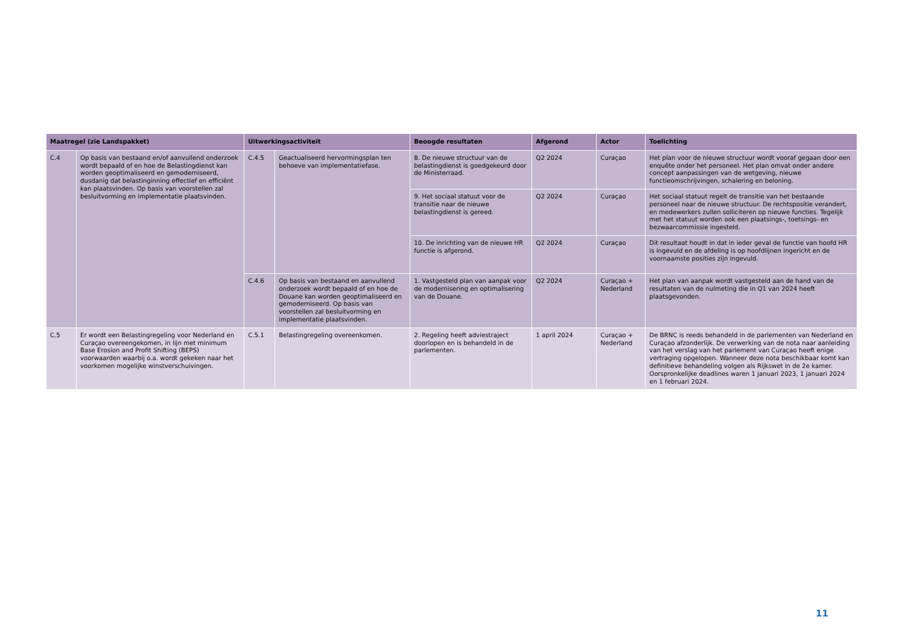| Maatregel (zie Landspakket) | | Uitwerkingsactiviteit | | Beoogde resultaten | Afgerond | Actor | Toelichting |
| --- | --- | --- | --- | --- | --- | --- | --- |
| C.4 | Op basis van bestaand en/of aanvullend onderzoek wordt bepaald of en hoe de Belastingdienst kan worden geoptimaliseerd en gemoderniseerd, dusdanig dat belastinginning effectief en efficiënt kan plaatsvinden. Op basis van voorstellen zal besluitvorming en implementatie plaatsvinden. | C.4.5 | Geactualiseerd hervormingsplan ten behoeve van implementatiefase. | 8. De nieuwe structuur van de belastingdienst is goedgekeurd door de Ministerraad. | Q2 2024 | Curaçao | Het plan voor de nieuwe structuur wordt vooraf gegaan door een enquête onder het personeel. Het plan omvat onder andere concept aanpassingen van de wetgeving, nieuwe functieomschrijvingen, schalering en beloning. |
| | | | | 9. Het sociaal statuut voor de transitie naar de nieuwe belastingdienst is gereed. | Q2 2024 | Curaçao | Het sociaal statuut regelt de transitie van het bestaande personeel naar de nieuwe structuur. De rechtspositie verandert, en medewerkers zullen solliciteren op nieuwe functies. Tegelijk met het statuut worden ook een plaatsings-, toetsings- en bezwaarcommissie ingesteld. |
| | | | | 10. De inrichting van de nieuwe HR functie is afgerond. | Q2 2024 | Curaçao | Dit resultaat houdt in dat in ieder geval de functie van hoofd HR is ingevuld en de afdeling is op hoofdlijnen ingericht en de voornaamste posities zijn ingevuld. |
| | | C.4.6 | Op basis van bestaand en aanvullend onderzoek wordt bepaald of en hoe de Douane kan worden geoptimaliseerd en gemoderniseerd. Op basis van voorstellen zal besluitvorming en implementatie plaatsvinden. | 1. Vastgesteld plan van aanpak voor de modernisering en optimalisering van de Douane. | Q2 2024 | Curaçao + Nederland | Het plan van aanpak wordt vastgesteld aan de hand van de resultaten van de nulmeting die in Q1 van 2024 heeft plaatsgevonden. |
| C.5 | Er wordt een Belastingregeling voor Nederland en Curaçao overeengekomen, in lijn met minimum Base Erosion and Profit Shifting (BEPS) voorwaarden waarbij o.a. wordt gekeken naar het voorkomen mogelijke winstverschuivingen. | C.5.1 | Belastingregeling overeenkomen. | 2. Regeling heeft adviestraject doorlopen en is behandeld in de parlementen. | 1 april 2024 | Curaçao + Nederland | De BRNC is reeds behandeld in de parlementen van Nederland en Curaçao afzonderlijk. De verwerking van de nota naar aanleiding van het verslag van het parlement van Curaçao heeft enige vertraging opgelopen. Wanneer deze nota beschikbaar komt kan definitieve behandeling volgen als Rijkswet in de 2e kamer. Oorspronkelijke deadlines waren 1 januari 2023, 1 januari 2024 en 1 februari 2024. |
11